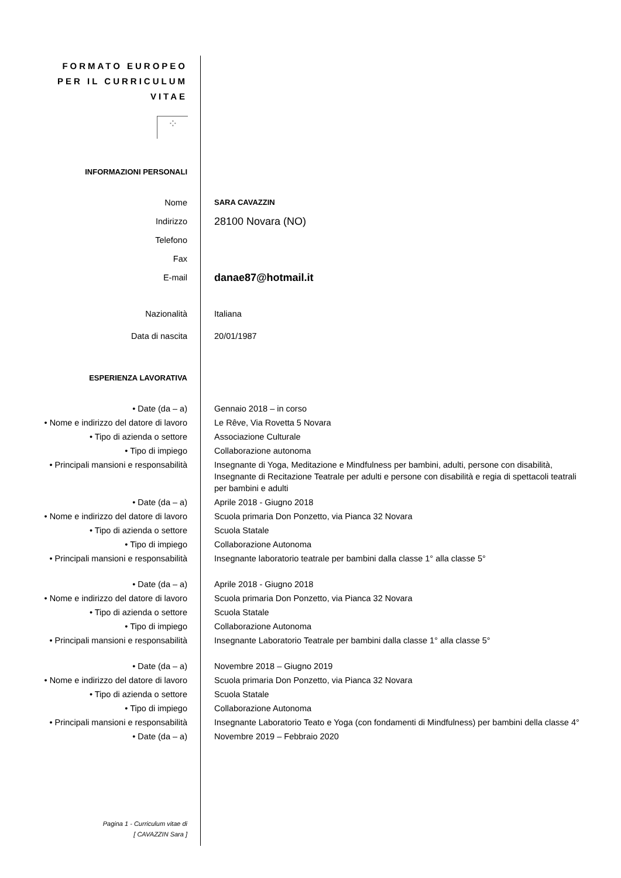FORMATO EUROPEO
PER IL CURRICULUM
VITAE
⁘
| INFORMAZIONI PERSONALI | |
| Nome | SARA CAVAZZIN |
| Indirizzo | 28100 Novara (NO) |
| Telefono | |
| Fax | |
| E-mail | danae87@hotmail.it |
| Nazionalità | Italiana |
| Data di nascita | 20/01/1987 |
| ESPERIENZA LAVORATIVA | |
| • Date (da – a) | Gennaio 2018 – in corso |
| • Nome e indirizzo del datore di lavoro | Le Rêve, Via Rovetta 5 Novara |
| • Tipo di azienda o settore | Associazione Culturale |
| • Tipo di impiego | Collaborazione autonoma |
| • Principali mansioni e responsabilità | Insegnante di Yoga, Meditazione e Mindfulness per bambini, adulti, persone con disabilità, Insegnante di Recitazione Teatrale per adulti e persone con disabilità e regia di spettacoli teatrali per bambini e adulti |
| • Date (da – a) | Aprile 2018 - Giugno 2018 |
| • Nome e indirizzo del datore di lavoro | Scuola primaria Don Ponzetto, via Pianca 32 Novara |
| • Tipo di azienda o settore | Scuola Statale |
| • Tipo di impiego | Collaborazione Autonoma |
| • Principali mansioni e responsabilità | Insegnante laboratorio teatrale per bambini dalla classe 1° alla classe 5° |
| • Date (da – a) | Aprile 2018 - Giugno 2018 |
| • Nome e indirizzo del datore di lavoro | Scuola primaria Don Ponzetto, via Pianca 32 Novara |
| • Tipo di azienda o settore | Scuola Statale |
| • Tipo di impiego | Collaborazione Autonoma |
| • Principali mansioni e responsabilità | Insegnante Laboratorio Teatrale per bambini dalla classe 1° alla classe 5° |
| • Date (da – a) | Novembre 2018 – Giugno 2019 |
| • Nome e indirizzo del datore di lavoro | Scuola primaria Don Ponzetto, via Pianca 32 Novara |
| • Tipo di azienda o settore | Scuola Statale |
| • Tipo di impiego | Collaborazione Autonoma |
| • Principali mansioni e responsabilità | Insegnante Laboratorio Teato e Yoga (con fondamenti di Mindfulness) per bambini della classe 4° |
| • Date (da – a) | Novembre 2019 – Febbraio 2020 |
Pagina 1 - Curriculum vitae di
[ CAVAZZIN Sara ]